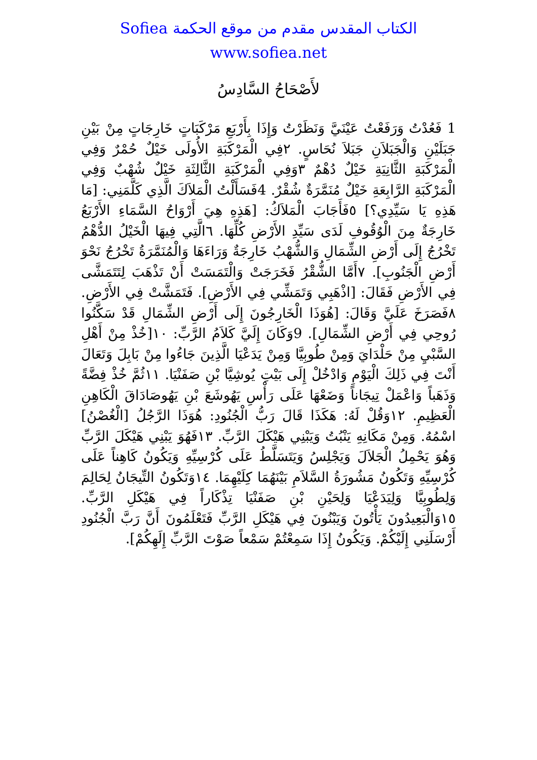الكتاب المقدس مقدم من موقع الحكمة Sofiea
www.sofiea.net
لأَصْحَاحُ السَّادِسُ
1 فَعُدْتُ وَرَفَعْتُ عَيْنَيَّ وَنَظَرْتُ وَإِذَا بِأَرْبَعِ مَرْكَبَاتٍ خَارِجَاتٍ مِنْ بَيْنِ جَبَلَيْنِ وَالْجَبَلاَنِ جَبَلاَ نُحَاسٍ. ٢فِي الْمَرْكَبَةِ الأُولَى خَيْلٌ حُمْرٌ وَفِي الْمَرْكَبَةِ الثَّانِيَةِ خَيْلٌ دُهْمٌ ٣وَفِي الْمَرْكَبَةِ الثَّالِثَةِ خَيْلٌ شُهْبٌ وَفِي الْمَرْكَبَةِ الرَّابِعَةِ خَيْلٌ مُنَمَّرَةٌ شُقْرٌ. 4فَسَأَلْتُ الْمَلاَكَ الَّذِي كَلَّمَنِي: [مَا هَذِهِ يَا سَيِّدِي؟] ٥فَأَجَابَ الْمَلاَكُ: [هَذِهِ هِيَ أَرْوَاحُ السَّمَاءِ الأَرْبَعُ خَارِجَةٌ مِنَ الْوُقُوفِ لَدَى سَيِّدِ الأَرْضِ كُلِّهَا. ٦الَّتِي فِيهَا الْخَيْلُ الدُّهْمُ تَخْرُجُ إِلَى أَرْضِ الشِّمَالِ وَالشُّهْبُ خَارِجَةٌ وَرَاءَهَا وَالْمُنَمَّرَةُ تَخْرُجُ نَحْوَ أَرْضِ الْجَنُوبِ]. ٧أَمَّا الشُّقْرُ فَخَرَجَتْ وَالْتَمَسَتْ أَنْ تَذْهَبَ لِتَتَمَشَّى فِي الأَرْضِ فَقَالَ: [اذْهَبِي وَتَمَشِّي فِي الأَرْضِ]. فَتَمَشَّتْ فِي الأَرْضِ. ٨فَصَرَخَ عَلَيَّ وَقَالَ: [هُوَذَا الْخَارِجُونَ إِلَى أَرْضِ الشِّمَالِ قَدْ سَكَّنُوا رُوحِي فِي أَرْضِ الشِّمَالِ]. 9وَكَانَ إِلَيَّ كَلاَمُ الرَّبِّ: ١٠[خُذْ مِنْ أَهْلِ السَّبْيِ مِنْ حَلْدَايَ وَمِنْ طُوبِيَّا وَمِنْ يَدَعْيَا الَّذِينَ جَاءُوا مِنْ بَابِلَ وَتَعَالَ أَنْتَ فِي ذَلِكَ الْيَوْمِ وَادْخُلْ إِلَى بَيْتِ يُوشِيَّا بْنِ صَفَنْيَا. ١١ثُمَّ خُذْ فِضَّةً وَذَهَباً وَاعْمَلْ تِيجَاناً وَضَعْهَا عَلَى رَأْسِ يَهُوشَعَ بْنِ يَهُوصَادَاقَ الْكَاهِنِ الْعَظِيمِ. ١٢وَقُلْ لَهُ: هَكَذَا قَالَ رَبُّ الْجُنُودِ: هُوَذَا الرَّجُلُ [الْغُصْنُ] اسْمُهُ. وَمِنْ مَكَانِهِ يَنْبُتُ وَيَبْنِي هَيْكَلَ الرَّبِّ. ١٣فَهُوَ يَبْنِي هَيْكَلَ الرَّبِّ وَهُوَ يَحْمِلُ الْجَلاَلَ وَيَجْلِسُ وَيَتَسَلَّطُ عَلَى كُرْسِيِّهِ وَيَكُونُ كَاهِناً عَلَى كُرْسِيِّهِ وَتَكُونُ مَشُورَةُ السَّلاَمِ بَيْنَهُمَا كِلَيْهِمَا. ١٤وَتَكُونُ التِّيجَانُ لِحَالِمَ وَلِطُوبِيَّا وَلِيَدَعْيَا وَلِحَيْنِ بْنِ صَفَنْيَا تِذْكَاراً فِي هَيْكَلِ الرَّبِّ. ١٥وَالْبَعِيدُونَ يَأْتُونَ وَيَبْنُونَ فِي هَيْكَلِ الرَّبِّ فَتَعْلَمُونَ أَنَّ رَبَّ الْجُنُودِ أَرْسَلَنِي إِلَيْكُمْ. وَيَكُونُ إِذَا سَمِعْتُمْ سَمْعاً صَوْتَ الرَّبِّ إِلَهِكُمْ].